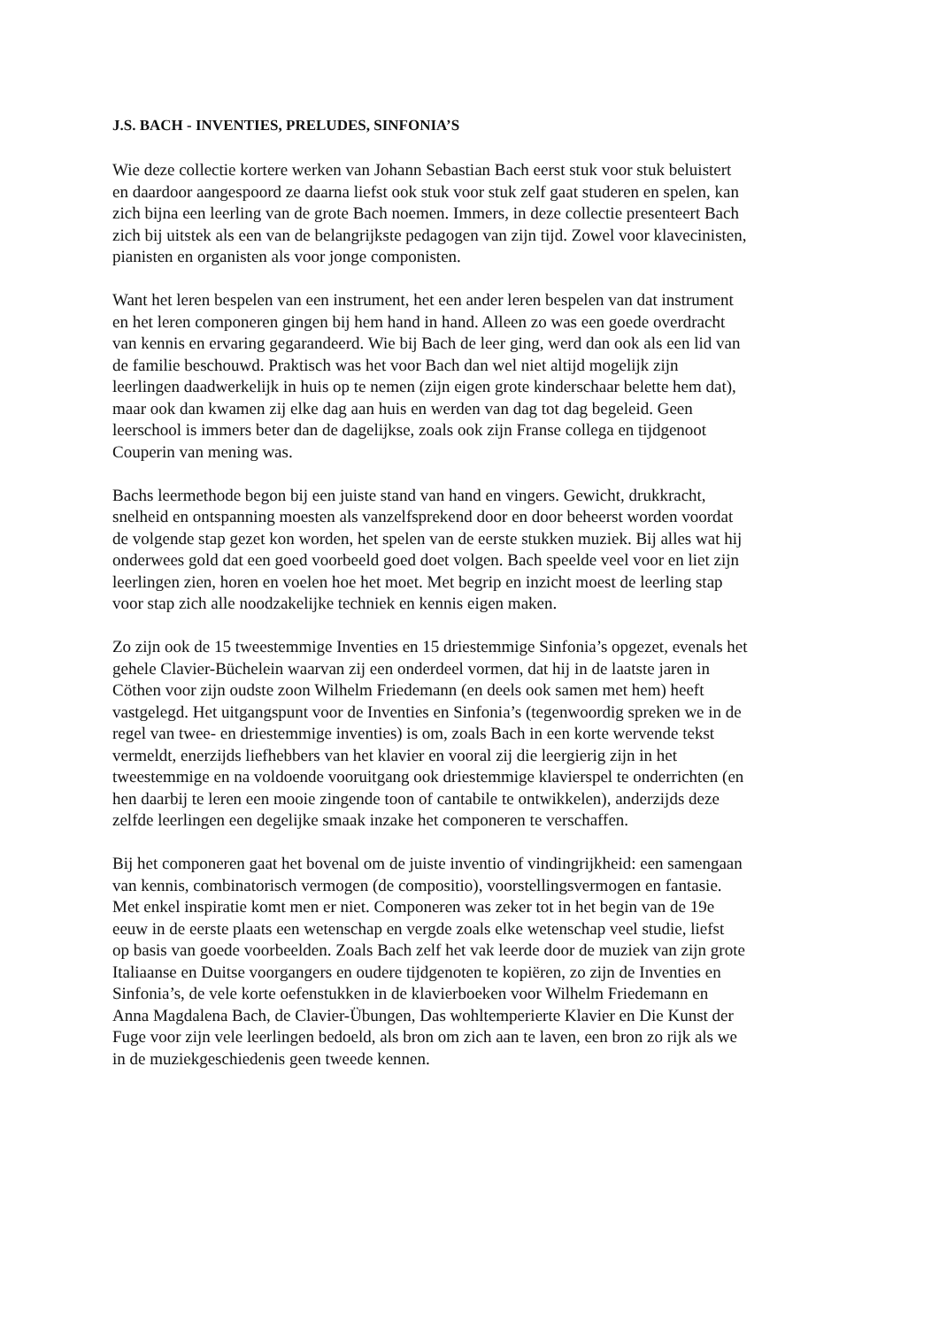J.S. BACH - INVENTIES, PRELUDES, SINFONIA’S
Wie deze collectie kortere werken van Johann Sebastian Bach eerst stuk voor stuk beluistert
en daardoor aangespoord ze daarna liefst ook stuk voor stuk zelf gaat studeren en spelen, kan
zich bijna een leerling van de grote Bach noemen. Immers, in deze collectie presenteert Bach
zich bij uitstek als een van de belangrijkste pedagogen van zijn tijd. Zowel voor klavecinisten,
pianisten en organisten als voor jonge componisten.
Want het leren bespelen van een instrument, het een ander leren bespelen van dat instrument
en het leren componeren gingen bij hem hand in hand. Alleen zo was een goede overdracht
van kennis en ervaring gegarandeerd. Wie bij Bach de leer ging, werd dan ook als een lid van
de familie beschouwd. Praktisch was het voor Bach dan wel niet altijd mogelijk zijn
leerlingen daadwerkelijk in huis op te nemen (zijn eigen grote kinderschaar belette hem dat),
maar ook dan kwamen zij elke dag aan huis en werden van dag tot dag begeleid. Geen
leerschool is immers beter dan de dagelijkse, zoals ook zijn Franse collega en tijdgenoot
Couperin van mening was.
Bachs leermethode begon bij een juiste stand van hand en vingers. Gewicht, drukkracht,
snelheid en ontspanning moesten als vanzelfsprekend door en door beheerst worden voordat
de volgende stap gezet kon worden, het spelen van de eerste stukken muziek. Bij alles wat hij
onderwees gold dat een goed voorbeeld goed doet volgen. Bach speelde veel voor en liet zijn
leerlingen zien, horen en voelen hoe het moet. Met begrip en inzicht moest de leerling stap
voor stap zich alle noodzakelijke techniek en kennis eigen maken.
Zo zijn ook de 15 tweestemmige Inventies en 15 driestemmige Sinfonia’s opgezet, evenals het
gehele Clavier-Büchelein waarvan zij een onderdeel vormen, dat hij in de laatste jaren in
Cöthen voor zijn oudste zoon Wilhelm Friedemann (en deels ook samen met hem) heeft
vastgelegd. Het uitgangspunt voor de Inventies en Sinfonia’s (tegenwoordig spreken we in de
regel van twee- en driestemmige inventies) is om, zoals Bach in een korte wervende tekst
vermeldt, enerzijds liefhebbers van het klavier en vooral zij die leergierig zijn in het
tweestemmige en na voldoende vooruitgang ook driestemmige klavierspel te onderrichten (en
hen daarbij te leren een mooie zingende toon of cantabile te ontwikkelen), anderzijds deze
zelfde leerlingen een degelijke smaak inzake het componeren te verschaffen.
Bij het componeren gaat het bovenal om de juiste inventio of vindingrijkheid: een samengaan
van kennis, combinatorisch vermogen (de compositio), voorstellingsvermogen en fantasie.
Met enkel inspiratie komt men er niet. Componeren was zeker tot in het begin van de 19e
eeuw in de eerste plaats een wetenschap en vergde zoals elke wetenschap veel studie, liefst
op basis van goede voorbeelden. Zoals Bach zelf het vak leerde door de muziek van zijn grote
Italiaanse en Duitse voorgangers en oudere tijdgenoten te kopiëren, zo zijn de Inventies en
Sinfonia’s, de vele korte oefenstukken in de klavierboeken voor Wilhelm Friedemann en
Anna Magdalena Bach, de Clavier-Übungen, Das wohltemperierte Klavier en Die Kunst der
Fuge voor zijn vele leerlingen bedoeld, als bron om zich aan te laven, een bron zo rijk als we
in de muziekgeschiedenis geen tweede kennen.